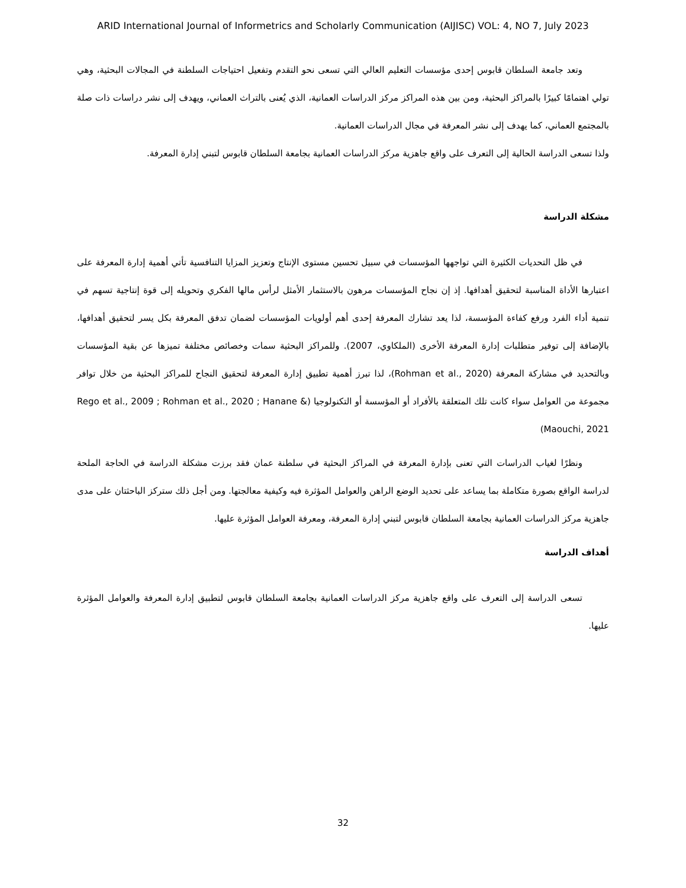ARID International Journal of Informetrics and Scholarly Communication (AIJISC) VOL: 4, NO 7, July 2023
وتعد جامعة السلطان قابوس إحدى مؤسسات التعليم العالي التي تسعى نحو التقدم وتفعيل احتياجات السلطنة في المجالات البحثية، وهي تولي اهتمامًا كبيرًا بالمراكز البحثية، ومن بين هذه المراكز مركز الدراسات العمانية، الذي يُعنى بالتراث العماني، ويهدف إلى نشر دراسات ذات صلة بالمجتمع العماني، كما يهدف إلى نشر المعرفة في مجال الدراسات العمانية.
ولذا تسعى الدراسة الحالية إلى التعرف على واقع جاهزية مركز الدراسات العمانية بجامعة السلطان قابوس لتبني إدارة المعرفة.
مشكلة الدراسة
في ظل التحديات الكثيرة التي تواجهها المؤسسات في سبيل تحسين مستوى الإنتاج وتعزيز المزايا التنافسية تأتي أهمية إدارة المعرفة على اعتبارها الأداة المناسبة لتحقيق أهدافها. إذ إن نجاح المؤسسات مرهون بالاستثمار الأمثل لرأس مالها الفكري وتحويله إلى قوة إنتاجية تسهم في تنمية أداء الفرد ورفع كفاءة المؤسسة، لذا يعد تشارك المعرفة إحدى أهم أولويات المؤسسات لضمان تدفق المعرفة بكل يسر لتحقيق أهدافها، بالإضافة إلى توفير متطلبات إدارة المعرفة الأخرى (الملكاوي، 2007). وللمراكز البحثية سمات وخصائص مختلفة تميزها عن بقية المؤسسات وبالتحديد في مشاركة المعرفة (Rohman et al., 2020)، لذا تبرز أهمية تطبيق إدارة المعرفة لتحقيق النجاح للمراكز البحثية من خلال توافر مجموعة من العوامل سواء كانت تلك المتعلقة بالأفراد أو المؤسسة أو التكنولوجيا (Rego et al., 2009 ; Rohman et al., 2020 ; Hanane & Maouchi, 2021)
ونظرًا لغياب الدراسات التي تعنى بإدارة المعرفة في المراكز البحثية في سلطنة عمان فقد برزت مشكلة الدراسة في الحاجة الملحة لدراسة الواقع بصورة متكاملة بما يساعد على تحديد الوضع الراهن والعوامل المؤثرة فيه وكيفية معالجتها. ومن أجل ذلك ستركز الباحثتان على مدى جاهزية مركز الدراسات العمانية بجامعة السلطان قابوس لتبني إدارة المعرفة، ومعرفة العوامل المؤثرة عليها.
أهداف الدراسة
تسعى الدراسة إلى التعرف على واقع جاهزية مركز الدراسات العمانية بجامعة السلطان قابوس لتطبيق إدارة المعرفة والعوامل المؤثرة عليها.
32